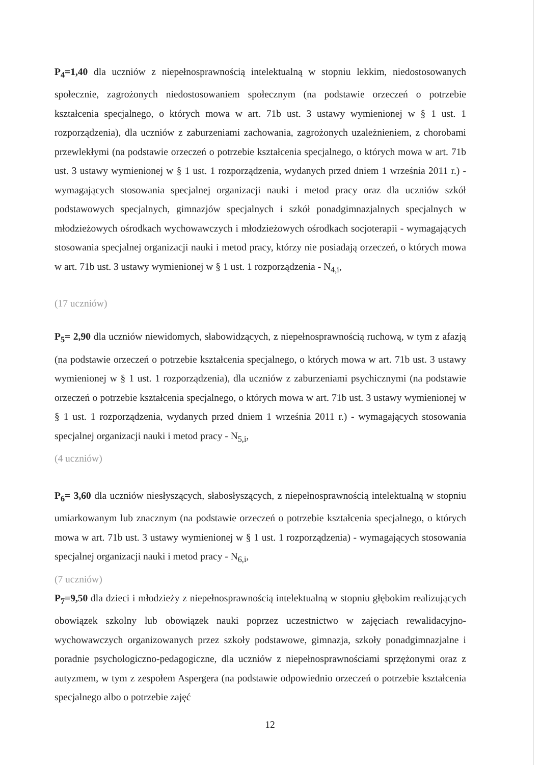P<sub>4</sub>=1,40 dla uczniów z niepełnosprawnością intelektualną w stopniu lekkim, niedostosowanych społecznie, zagrożonych niedostosowaniem społecznym (na podstawie orzeczeń o potrzebie kształcenia specjalnego, o których mowa w art. 71b ust. 3 ustawy wymienionej w § 1 ust. 1 rozporządzenia), dla uczniów z zaburzeniami zachowania, zagrożonych uzależnieniem, z chorobami przewlekłymi (na podstawie orzeczeń o potrzebie kształcenia specjalnego, o których mowa w art. 71b ust. 3 ustawy wymienionej w § 1 ust. 1 rozporządzenia, wydanych przed dniem 1 września 2011 r.) - wymagających stosowania specjalnej organizacji nauki i metod pracy oraz dla uczniów szkół podstawowych specjalnych, gimnazjów specjalnych i szkół ponadgimnazjalnych specjalnych w młodzieżowych ośrodkach wychowawczych i młodzieżowych ośrodkach socjoterapii - wymagających stosowania specjalnej organizacji nauki i metod pracy, którzy nie posiadają orzeczeń, o których mowa w art. 71b ust. 3 ustawy wymienionej w § 1 ust. 1 rozporządzenia - N<sub>4,i</sub>,
(17 uczniów)
P<sub>5</sub>= 2,90 dla uczniów niewidomych, słabowidzących, z niepełnosprawnością ruchową, w tym z afazją (na podstawie orzeczeń o potrzebie kształcenia specjalnego, o których mowa w art. 71b ust. 3 ustawy wymienionej w § 1 ust. 1 rozporządzenia), dla uczniów z zaburzeniami psychicznymi (na podstawie orzeczeń o potrzebie kształcenia specjalnego, o których mowa w art. 71b ust. 3 ustawy wymienionej w § 1 ust. 1 rozporządzenia, wydanych przed dniem 1 września 2011 r.) - wymagających stosowania specjalnej organizacji nauki i metod pracy - N<sub>5,i</sub>,
(4 uczniów)
P<sub>6</sub>= 3,60 dla uczniów niesłyszących, słabosłyszących, z niepełnosprawnością intelektualną w stopniu umiarkowanym lub znacznym (na podstawie orzeczeń o potrzebie kształcenia specjalnego, o których mowa w art. 71b ust. 3 ustawy wymienionej w § 1 ust. 1 rozporządzenia) - wymagających stosowania specjalnej organizacji nauki i metod pracy - N<sub>6,i</sub>,
(7 uczniów)
P<sub>7</sub>=9,50 dla dzieci i młodzieży z niepełnosprawnością intelektualną w stopniu głębokim realizujących obowiązek szkolny lub obowiązek nauki poprzez uczestnictwo w zajęciach rewalidacyjno-wychowawczych organizowanych przez szkoły podstawowe, gimnazja, szkoły ponadgimnazjalne i poradnie psychologiczno-pedagogiczne, dla uczniów z niepełnosprawnościami sprzężonymi oraz z autyzmem, w tym z zespołem Aspergera (na podstawie odpowiednio orzeczeń o potrzebie kształcenia specjalnego albo o potrzebie zajęć
12